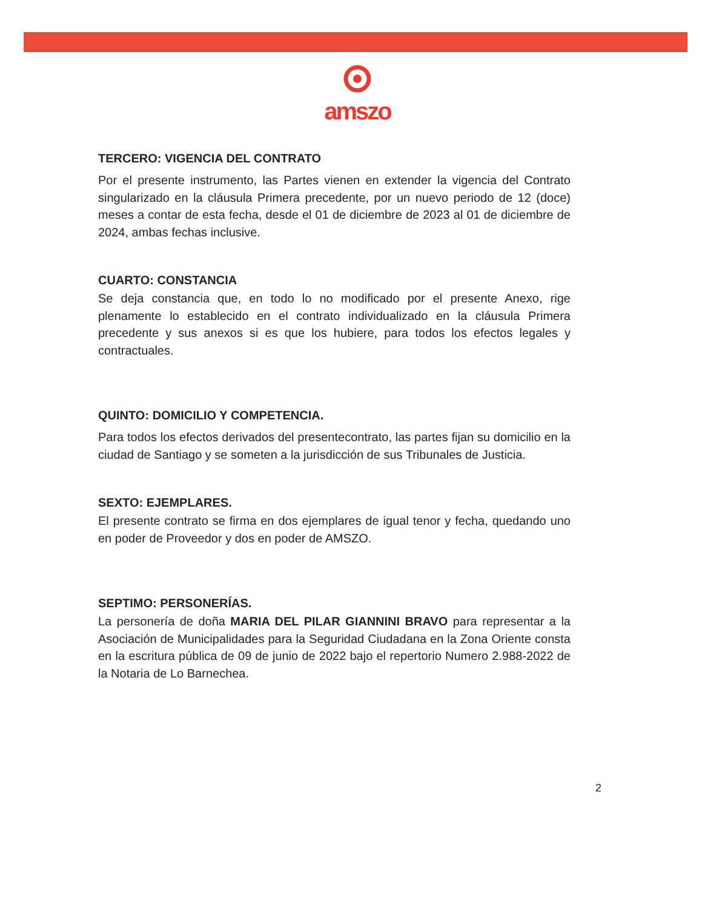amszo
TERCERO: VIGENCIA DEL CONTRATO
Por el presente instrumento, las Partes vienen en extender la vigencia del Contrato singularizado en la cláusula Primera precedente, por un nuevo periodo de 12 (doce) meses a contar de esta fecha, desde el 01 de diciembre de 2023 al 01 de diciembre de 2024, ambas fechas inclusive.
CUARTO: CONSTANCIA
Se deja constancia que, en todo lo no modificado por el presente Anexo, rige plenamente lo establecido en el contrato individualizado en la cláusula Primera precedente y sus anexos si es que los hubiere, para todos los efectos legales y contractuales.
QUINTO: DOMICILIO Y COMPETENCIA.
Para todos los efectos derivados del presentecontrato, las partes fijan su domicilio en la ciudad de Santiago y se someten a la jurisdicción de sus Tribunales de Justicia.
SEXTO: EJEMPLARES.
El presente contrato se firma en dos ejemplares de igual tenor y fecha, quedando uno en poder de Proveedor y dos en poder de AMSZO.
SEPTIMO: PERSONERÍAS.
La personería de doña MARIA DEL PILAR GIANNINI BRAVO para representar a la Asociación de Municipalidades para la Seguridad Ciudadana en la Zona Oriente consta en la escritura pública de 09 de junio de 2022 bajo el repertorio Numero 2.988-2022 de la Notaria de Lo Barnechea.
2